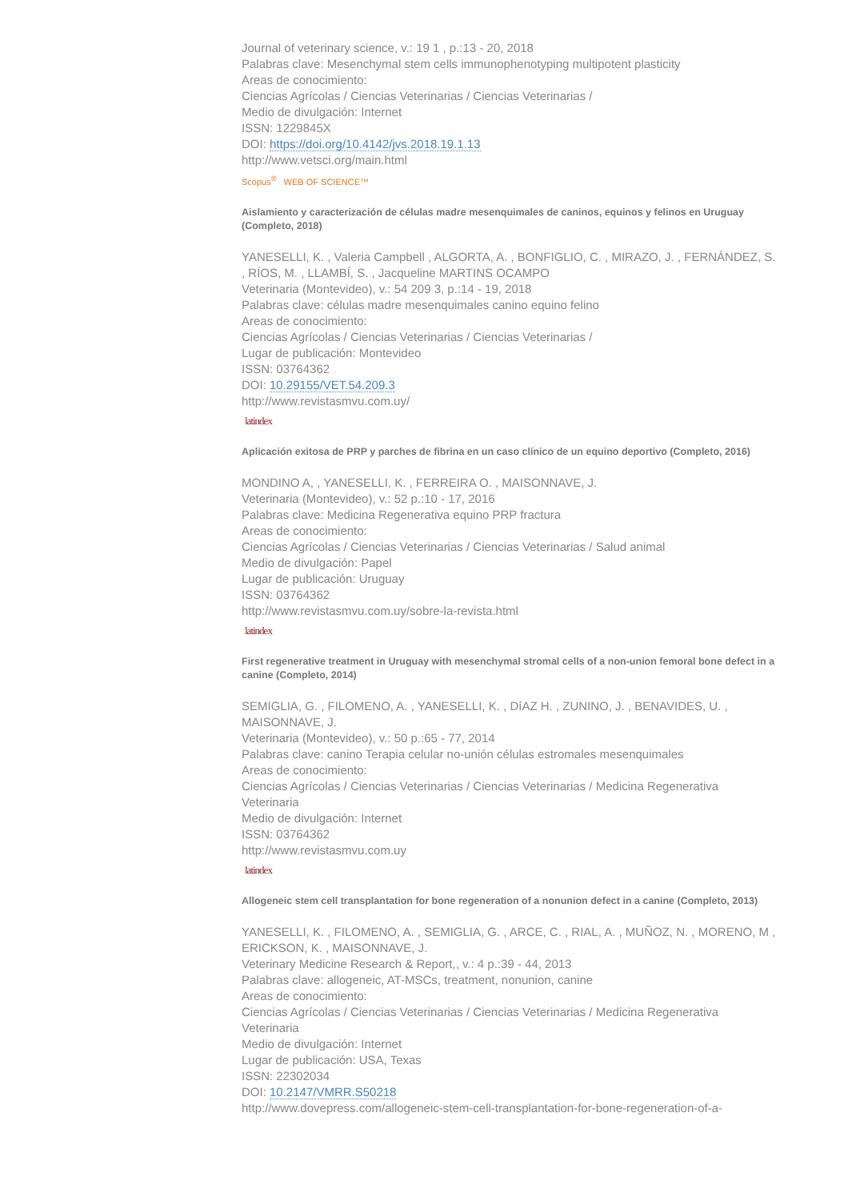Journal of veterinary science, v.: 19 1 , p.:13 - 20, 2018
Palabras clave: Mesenchymal stem cells immunophenotyping multipotent plasticity
Areas de conocimiento:
Ciencias Agrícolas / Ciencias Veterinarias / Ciencias Veterinarias /
Medio de divulgación: Internet
ISSN: 1229845X
DOI: https://doi.org/10.4142/jvs.2018.19.1.13
http://www.vetsci.org/main.html
Scopus<sup>®</sup> WEB OF SCIENCE™
Aislamiento y caracterización de células madre mesenquimales de caninos, equinos y felinos en Uruguay (Completo, 2018)
YANESELLI, K. , Valeria Campbell , ALGORTA, A. , BONFIGLIO, C. , MIRAZO, J. , FERNÁNDEZ, S. , RÍOS, M. , LLAMBÍ, S. , Jacqueline MARTINS OCAMPO
Veterinaria (Montevideo), v.: 54 209 3, p.:14 - 19, 2018
Palabras clave: células madre mesenquimales canino equino felino
Areas de conocimiento:
Ciencias Agrícolas / Ciencias Veterinarias / Ciencias Veterinarias /
Lugar de publicación: Montevideo
ISSN: 03764362
DOI: 10.29155/VET.54.209.3
http://www.revistasmvu.com.uy/
latindex
Aplicación exitosa de PRP y parches de fibrina en un caso clínico de un equino deportivo (Completo, 2016)
MONDINO A, , YANESELLI, K. , FERREIRA O. , MAISONNAVE, J.
Veterinaria (Montevideo), v.: 52 p.:10 - 17, 2016
Palabras clave: Medicina Regenerativa equino PRP fractura
Areas de conocimiento:
Ciencias Agrícolas / Ciencias Veterinarias / Ciencias Veterinarias / Salud animal
Medio de divulgación: Papel
Lugar de publicación: Uruguay
ISSN: 03764362
http://www.revistasmvu.com.uy/sobre-la-revista.html
latindex
First regenerative treatment in Uruguay with mesenchymal stromal cells of a non-union femoral bone defect in a canine (Completo, 2014)
SEMIGLIA, G. , FILOMENO, A. , YANESELLI, K. , DíAZ H. , ZUNINO, J. , BENAVIDES, U. , MAISONNAVE, J.
Veterinaria (Montevideo), v.: 50 p.:65 - 77, 2014
Palabras clave: canino Terapia celular no-unión células estromales mesenquimales
Areas de conocimiento:
Ciencias Agrícolas / Ciencias Veterinarias / Ciencias Veterinarias / Medicina Regenerativa Veterinaria
Medio de divulgación: Internet
ISSN: 03764362
http://www.revistasmvu.com.uy
latindex
Allogeneic stem cell transplantation for bone regeneration of a nonunion defect in a canine (Completo, 2013)
YANESELLI, K. , FILOMENO, A. , SEMIGLIA, G. , ARCE, C. , RIAL, A. , MUÑOZ, N. , MORENO, M , ERICKSON, K. , MAISONNAVE, J.
Veterinary Medicine Research & Report,, v.: 4 p.:39 - 44, 2013
Palabras clave: allogeneic, AT-MSCs, treatment, nonunion, canine
Areas de conocimiento:
Ciencias Agrícolas / Ciencias Veterinarias / Ciencias Veterinarias / Medicina Regenerativa Veterinaria
Medio de divulgación: Internet
Lugar de publicación: USA, Texas
ISSN: 22302034
DOI: 10.2147/VMRR.S50218
http://www.dovepress.com/allogeneic-stem-cell-transplantation-for-bone-regeneration-of-a-